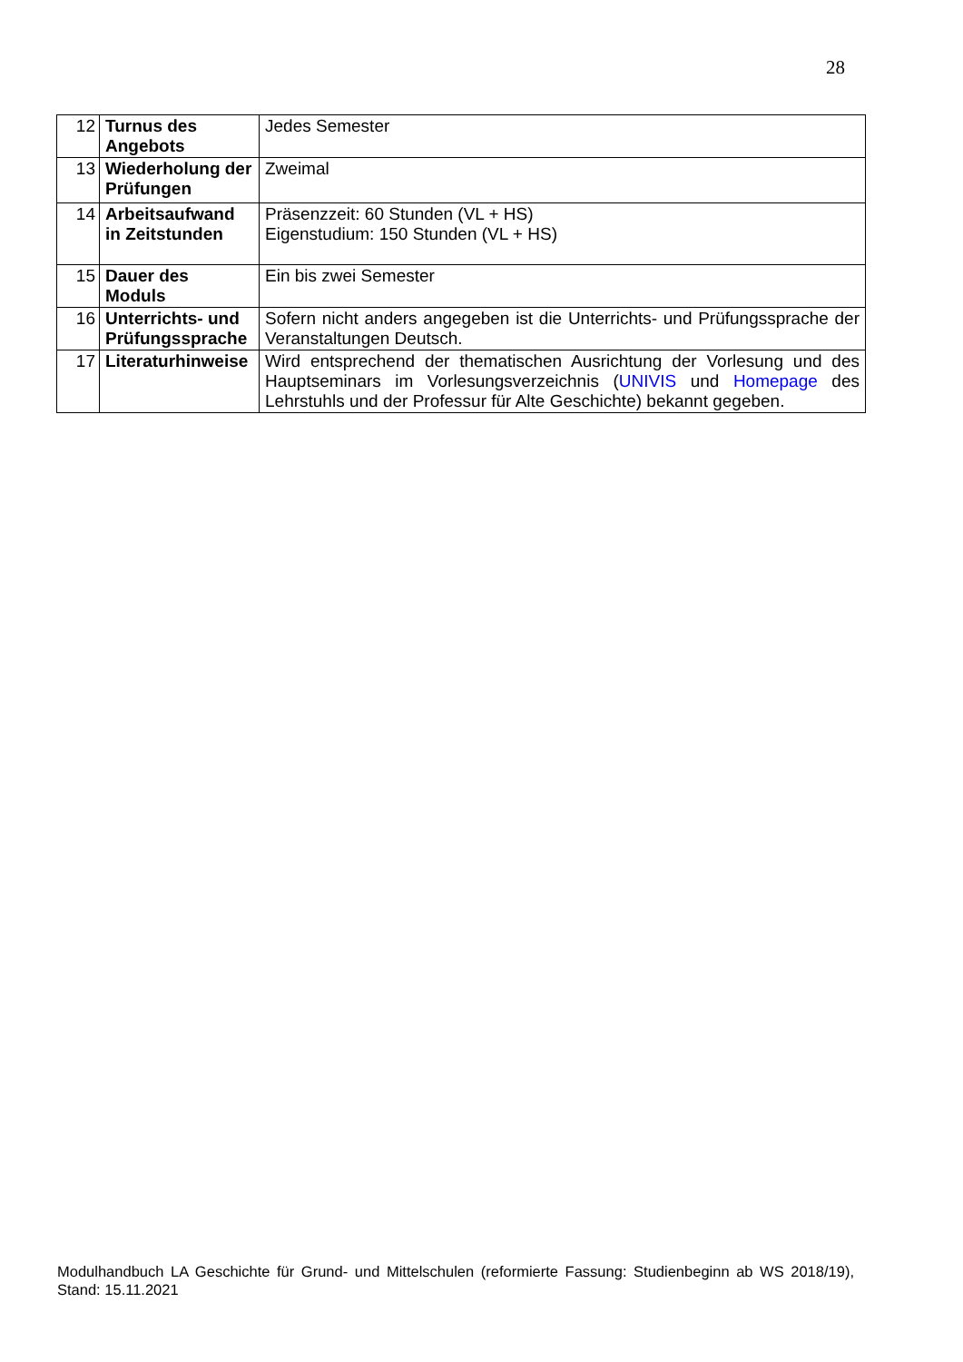28
| 12 | Turnus des Angebots | Jedes Semester |
| 13 | Wiederholung der Prüfungen | Zweimal |
| 14 | Arbeitsaufwand in Zeitstunden | Präsenzzeit: 60 Stunden (VL + HS) Eigenstudium: 150 Stunden (VL + HS) |
| 15 | Dauer des Moduls | Ein bis zwei Semester |
| 16 | Unterrichts- und Prüfungssprache | Sofern nicht anders angegeben ist die Unterrichts- und Prüfungssprache der Veranstaltungen Deutsch. |
| 17 | Literaturhinweise | Wird entsprechend der thematischen Ausrichtung der Vorlesung und des Hauptseminars im Vorlesungsverzeichnis ( UNIVIS und Homepage des Lehrstuhls und der Professur für Alte Geschichte) bekannt gegeben. |
Modulhandbuch LA Geschichte für Grund- und Mittelschulen (reformierte Fassung: Studienbeginn ab WS 2018/19), Stand: 15.11.2021